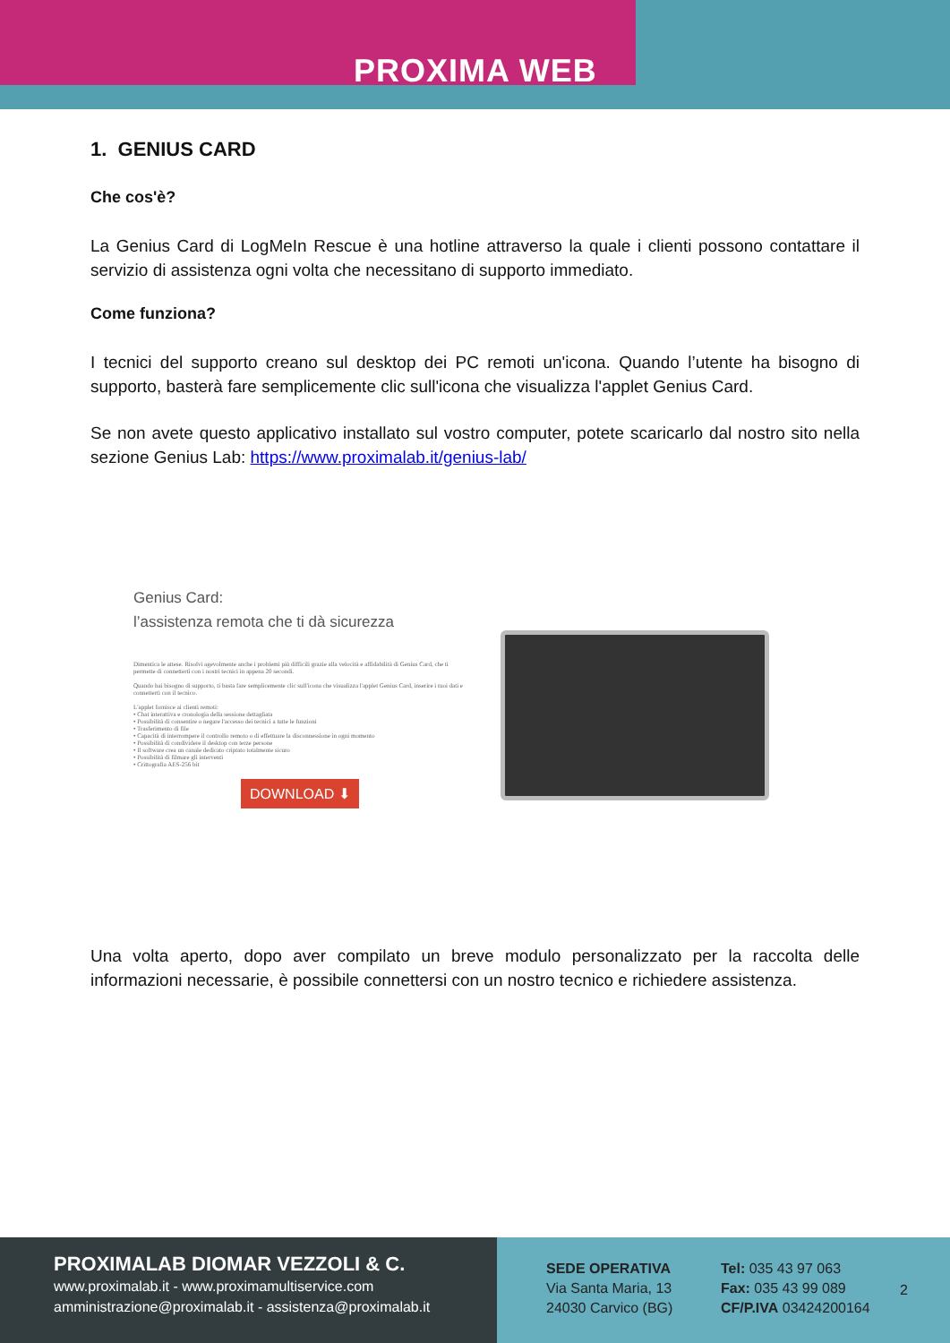PROXIMA WEB
1. GENIUS CARD
Che cos'è?
La Genius Card di LogMeIn Rescue è una hotline attraverso la quale i clienti possono contattare il servizio di assistenza ogni volta che necessitano di supporto immediato.
Come funziona?
I tecnici del supporto creano sul desktop dei PC remoti un'icona. Quando l’utente ha bisogno di supporto, basterà fare semplicemente clic sull'icona che visualizza l'applet Genius Card.
Se non avete questo applicativo installato sul vostro computer, potete scaricarlo dal nostro sito nella sezione Genius Lab: https://www.proximalab.it/genius-lab/
Genius Card:
l’assistenza remota che ti dà sicurezza
Dimentica le attese. Risolvi agevolmente anche i problemi più difficili grazie alla velocità e affidabilità di Genius Card, che ti permette di connetterti con i nostri tecnici in appena 20 secondi.
Quando hai bisogno di supporto, ti basta fare semplicemente clic sull'icona che visualizza l'applet Genius Card, inserire i tuoi dati e connetterti con il tecnico.
L'applet fornisce ai clienti remoti:
• Chat interattiva e cronologia della sessione dettagliata
• Possibilità di consentire o negare l'accesso dei tecnici a tutte le funzioni
• Trasferimento di file
• Capacità di interrompere il controllo remoto o di effettuare la disconnessione in ogni momento
• Possibilità di condividere il desktop con terze persone
• Il software crea un canale dedicato criptato totalmente sicuro
• Possibilità di filmare gli interventi
• Crittografia AES-256 bit
DOWNLOAD ⬇
Una volta aperto, dopo aver compilato un breve modulo personalizzato per la raccolta delle informazioni necessarie, è possibile connettersi con un nostro tecnico e richiedere assistenza.
PROXIMALAB DIOMAR VEZZOLI & C.
www.proximalab.it - www.proximamultiservice.com
amministrazione@proximalab.it - assistenza@proximalab.it
SEDE OPERATIVA
Via Santa Maria, 13
24030 Carvico (BG)
Tel: 035 43 97 063
Fax: 035 43 99 089
CF/P.IVA 03424200164
2